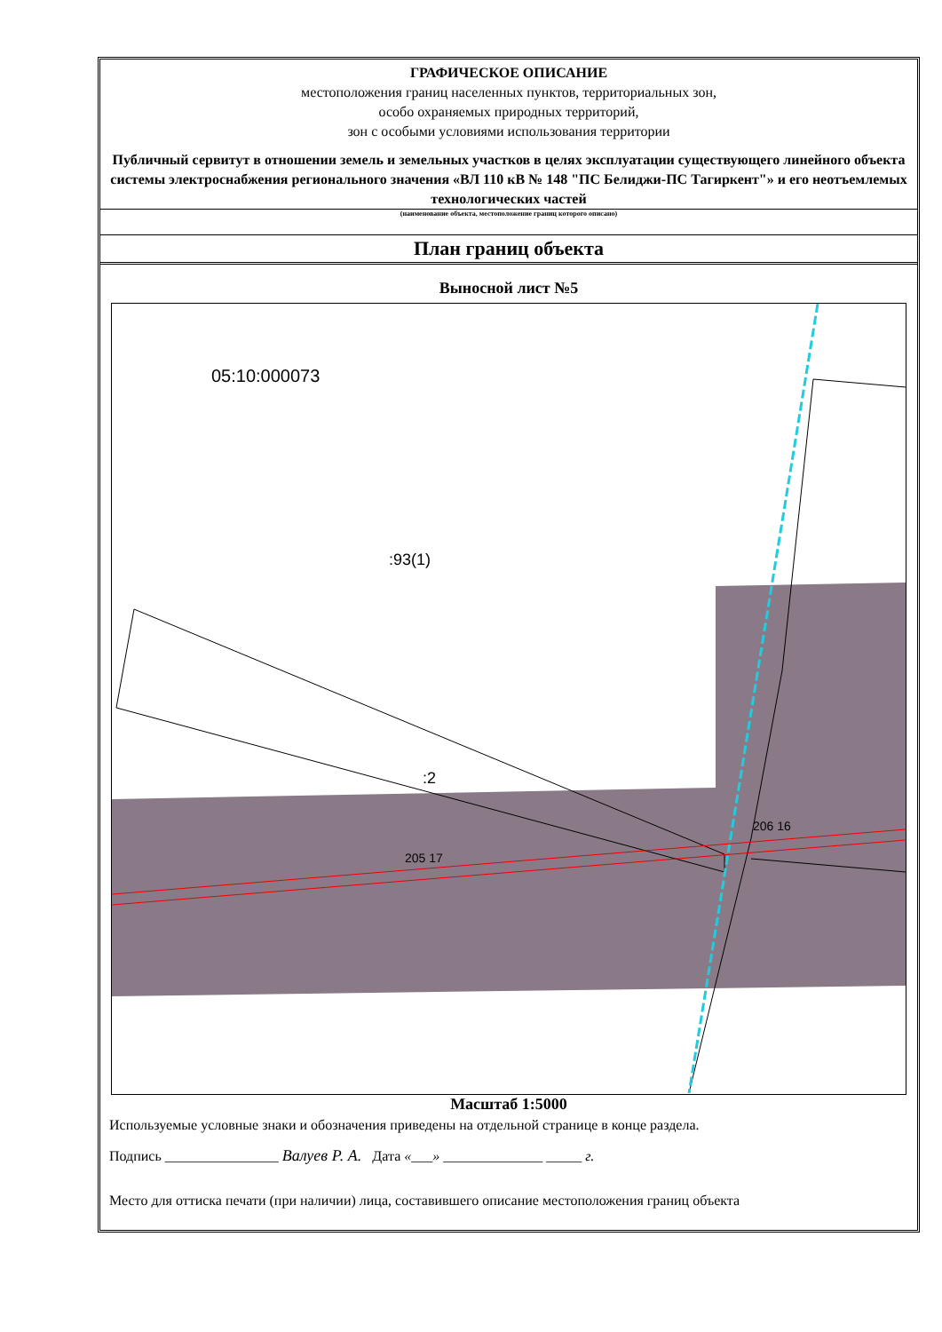ГРАФИЧЕСКОЕ ОПИСАНИЕ
местоположения границ населенных пунктов, территориальных зон,
особо охраняемых природных территорий,
зон с особыми условиями использования территории
Публичный сервитут в отношении земель и земельных участков в целях эксплуатации существующего линейного объекта системы электроснабжения регионального значения «ВЛ 110 кВ № 148 "ПС Белиджи-ПС Тагиркент"» и его неотъемлемых технологических частей
(наименование объекта, местоположение границ которого описано)
План границ объекта
Выносной лист №5
05:10:000073
:93(1)
:2
206 16
205 17
Масштаб 1:5000
Используемые условные знаки и обозначения приведены на отдельной странице в конце раздела.
Подпись ________________ Валуев Р. А. Дата «___» ______________ _____ г.
Место для оттиска печати (при наличии) лица, составившего описание местоположения границ объекта